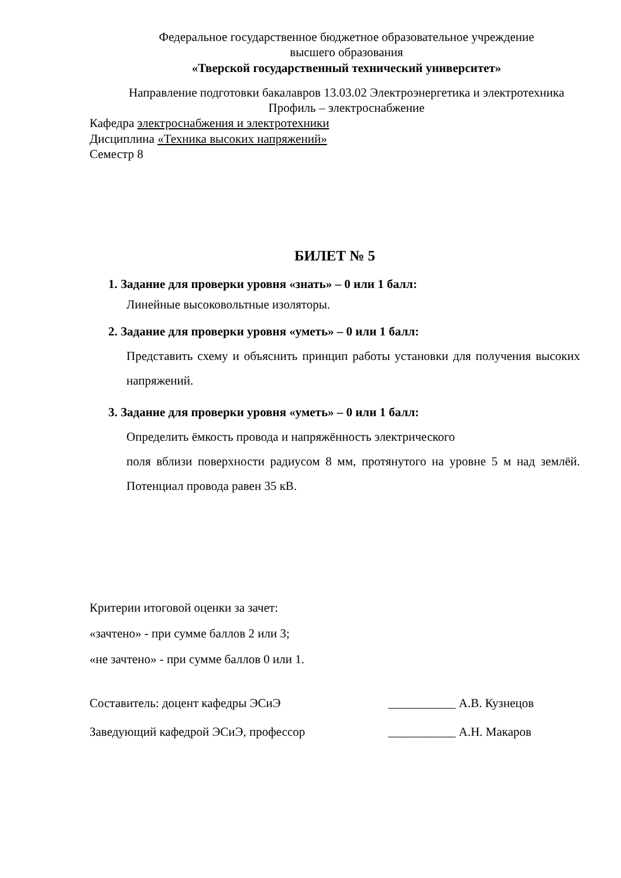Федеральное государственное бюджетное образовательное учреждение
высшего образования
«Тверской государственный технический университет»
Направление подготовки бакалавров 13.03.02 Электроэнергетика и электротехника
Профиль – электроснабжение
Кафедра электроснабжения и электротехники
Дисциплина «Техника высоких напряжений»
Семестр 8
БИЛЕТ № 5
1. Задание для проверки уровня «знать» – 0 или 1 балл:
Линейные высоковольтные изоляторы.
2. Задание для проверки уровня «уметь» – 0 или 1 балл:
Представить схему и объяснить принцип работы установки для получения высоких напряжений.
3. Задание для проверки уровня «уметь» – 0 или 1 балл:
Определить ёмкость провода и напряжённость электрического
поля вблизи поверхности радиусом 8 мм, протянутого на уровне 5 м над землёй. Потенциал провода равен 35 кВ.
Критерии итоговой оценки за зачет:
«зачтено» - при сумме баллов 2 или 3;
«не зачтено» - при сумме баллов 0 или 1.
Составитель: доцент кафедры ЭСиЭ ___________ А.В. Кузнецов
Заведующий кафедрой ЭСиЭ, профессор ___________ А.Н. Макаров